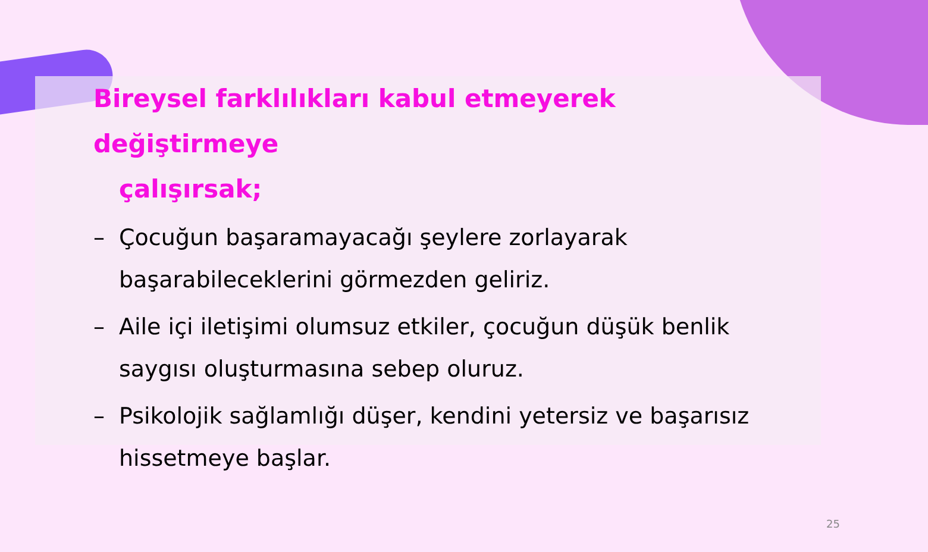Bireysel farklılıkları kabul etmeyerek değiştirmeye
çalışırsak;
– Çocuğun başaramayacağı şeylere zorlayarak başarabileceklerini görmezden geliriz.
– Aile içi iletişimi olumsuz etkiler, çocuğun düşük benlik saygısı oluşturmasına sebep oluruz.
– Psikolojik sağlamlığı düşer, kendini yetersiz ve başarısız hissetmeye başlar.
25